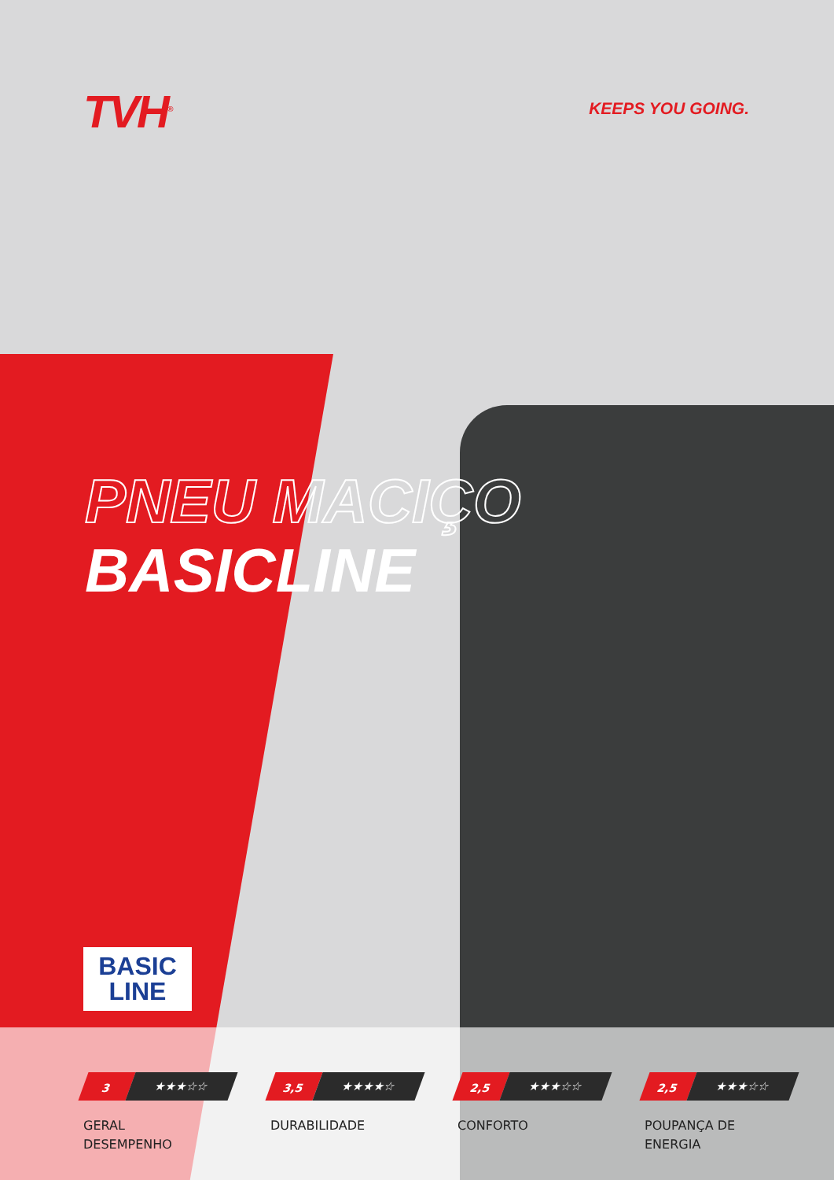TVH<sup>®</sup>
KEEPS YOU GOING.
PNEU MACIÇO
BASICLINE
BASIC
LINE
3
★★★☆☆
GERAL
DESEMPENHO
3,5
★★★★☆
DURABILIDADE
2,5
★★★☆☆
CONFORTO
2,5
★★★☆☆
POUPANÇA DE
ENERGIA